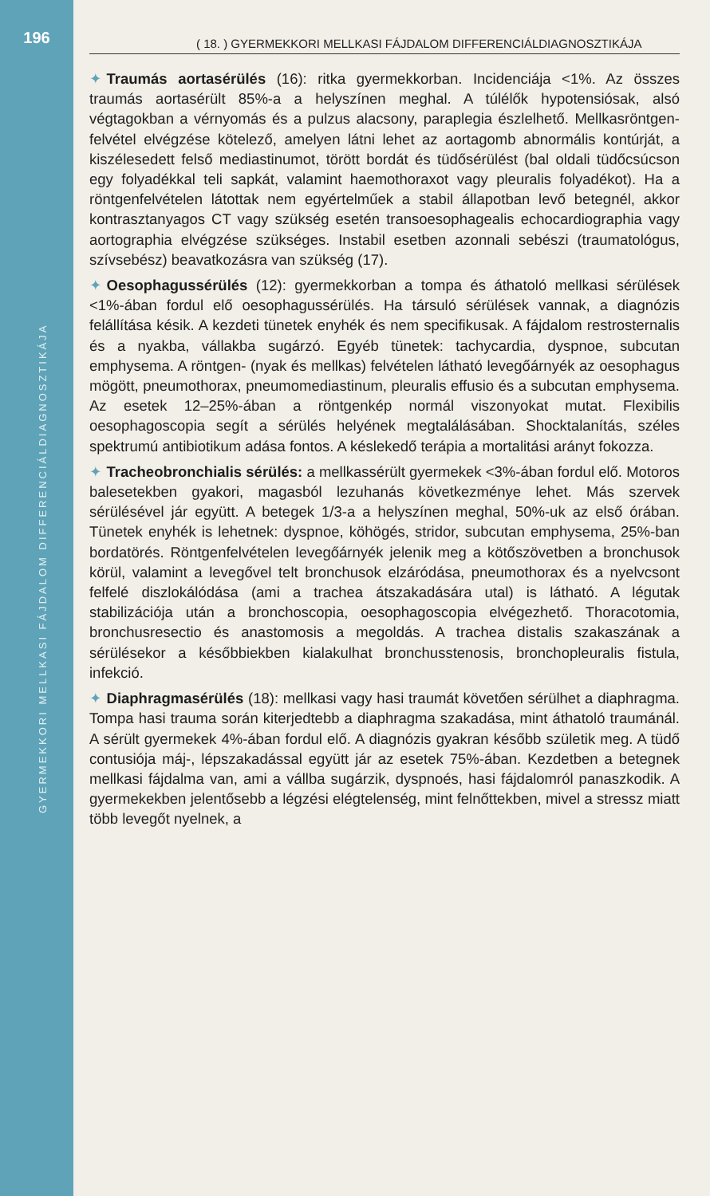196
GYERMEKKORI MELLKASI FÁJDALOM DIFFERENCIÁLDIAGNOSZTIKÁJA
( 18. ) GYERMEKKORI MELLKASI FÁJDALOM DIFFERENCIÁLDIAGNOSZTIKÁJA
✦ Traumás aortasérülés (16): ritka gyermekkorban. Incidenciája <1%. Az összes traumás aortasérült 85%-a a helyszínen meghal. A túlélők hypotensiósak, alsó végtagokban a vérnyomás és a pulzus alacsony, paraplegia észlelhető. Mellkasröntgen-felvétel elvégzése kötelező, amelyen látni lehet az aortagomb abnormális kontúrját, a kiszélesedett felső mediastinumot, törött bordát és tüdősérülést (bal oldali tüdőcsúcson egy folyadékkal teli sapkát, valamint haemothoraxot vagy pleuralis folyadékot). Ha a röntgenfelvételen látottak nem egyértelműek a stabil állapotban levő betegnél, akkor kontrasztanyagos CT vagy szükség esetén transoesophagealis echocardiographia vagy aortographia elvégzése szükséges. Instabil esetben azonnali sebészi (traumatológus, szívsebész) beavatkozásra van szükség (17).
✦ Oesophagussérülés (12): gyermekkorban a tompa és áthatoló mellkasi sérülések <1%-ában fordul elő oesophagussérülés. Ha társuló sérülések vannak, a diagnózis felállítása késik. A kezdeti tünetek enyhék és nem specifikusak. A fájdalom restrosternalis és a nyakba, vállakba sugárzó. Egyéb tünetek: tachycardia, dyspnoe, subcutan emphysema. A röntgen- (nyak és mellkas) felvételen látható levegőárnyék az oesophagus mögött, pneumothorax, pneumomediastinum, pleuralis effusio és a subcutan emphysema. Az esetek 12–25%-ában a röntgenkép normál viszonyokat mutat. Flexibilis oesophagoscopia segít a sérülés helyének megtalálásában. Shocktalanítás, széles spektrumú antibiotikum adása fontos. A késlekedő terápia a mortalitási arányt fokozza.
✦ Tracheobronchialis sérülés: a mellkassérült gyermekek <3%-ában fordul elő. Motoros balesetekben gyakori, magasból lezuhanás következménye lehet. Más szervek sérülésével jár együtt. A betegek 1/3-a a helyszínen meghal, 50%-uk az első órában. Tünetek enyhék is lehetnek: dyspnoe, köhögés, stridor, subcutan emphysema, 25%-ban bordatörés. Röntgenfelvételen levegőárnyék jelenik meg a kötőszövetben a bronchusok körül, valamint a levegővel telt bronchusok elzáródása, pneumothorax és a nyelvcsont felfelé diszlokálódása (ami a trachea átszakadására utal) is látható. A légutak stabilizációja után a bronchoscopia, oesophagoscopia elvégezhető. Thoracotomia, bronchusresectio és anastomosis a megoldás. A trachea distalis szakaszának a sérülésekor a későbbiekben kialakulhat bronchusstenosis, bronchopleuralis fistula, infekció.
✦ Diaphragmasérülés (18): mellkasi vagy hasi traumát követően sérülhet a diaphragma. Tompa hasi trauma során kiterjedtebb a diaphragma szakadása, mint áthatoló traumánál. A sérült gyermekek 4%-ában fordul elő. A diagnózis gyakran később születik meg. A tüdő contusiója máj-, lépszakadással együtt jár az esetek 75%-ában. Kezdetben a betegnek mellkasi fájdalma van, ami a vállba sugárzik, dyspnoés, hasi fájdalomról panaszkodik. A gyermekekben jelentősebb a légzési elégtelenség, mint felnőttekben, mivel a stressz miatt több levegőt nyelnek, a